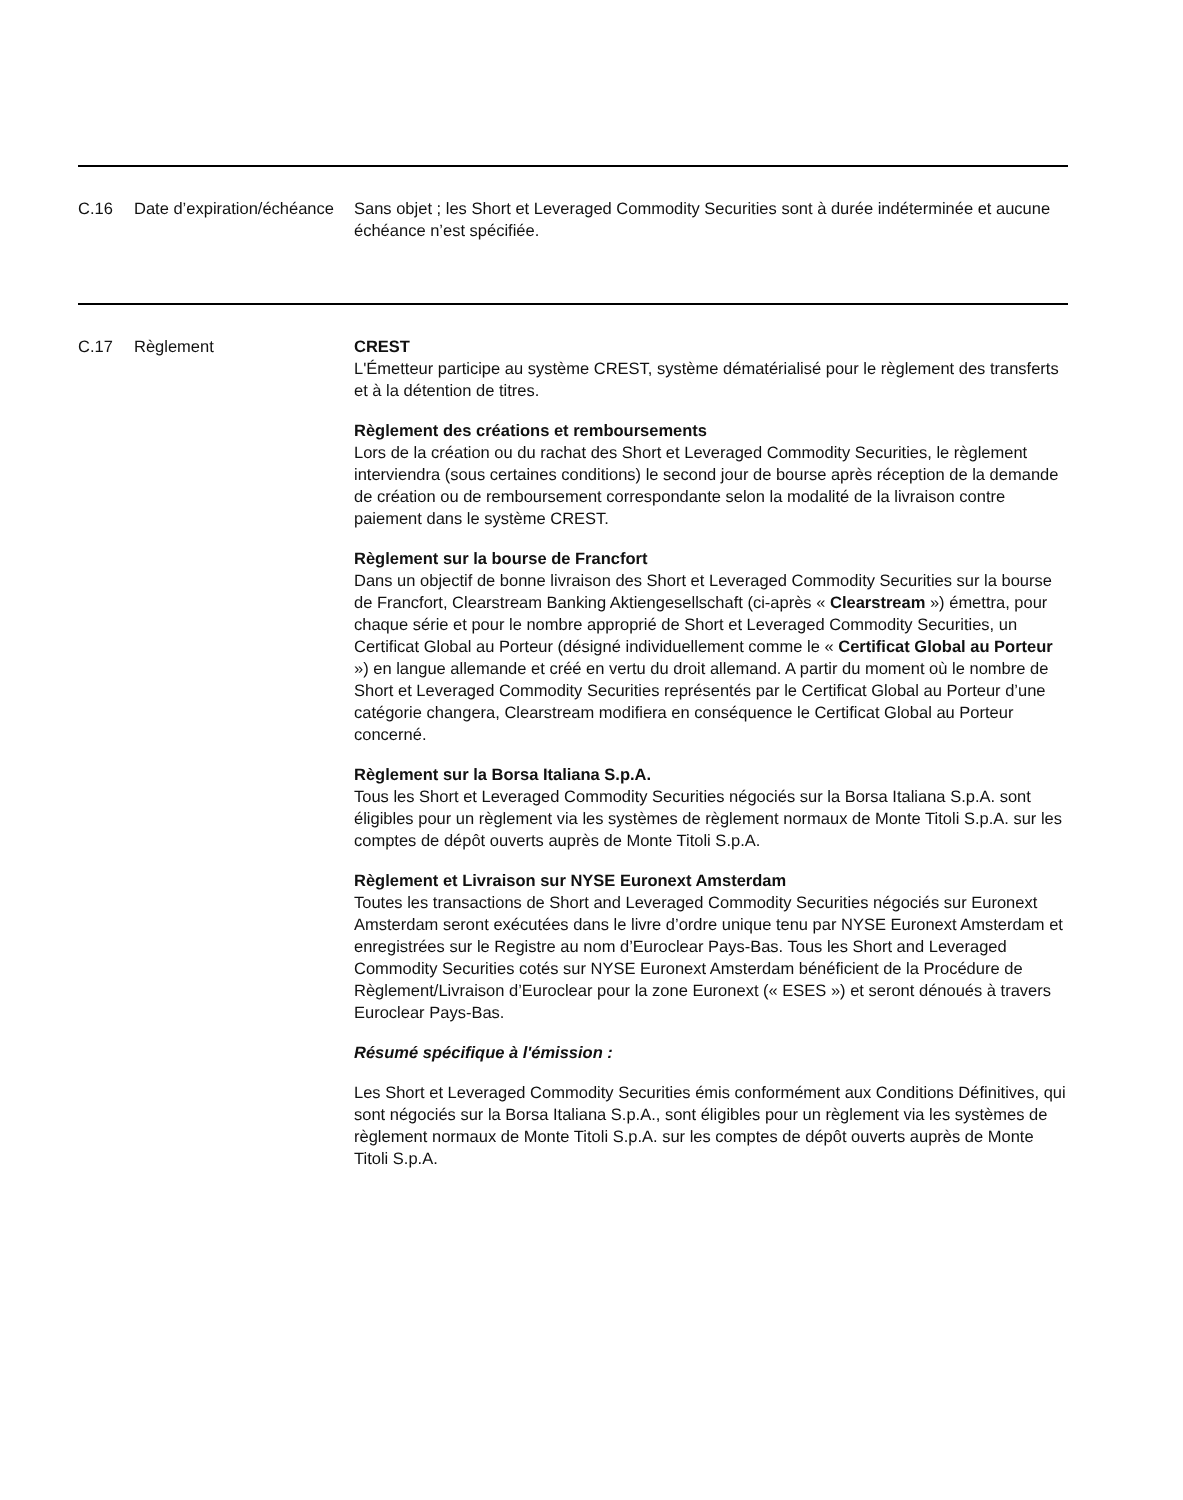| C.16 | Date d’expiration/échéance | Sans objet ; les Short et Leveraged Commodity Securities sont à durée indéterminée et aucune échéance n’est spécifiée. |
| C.17 | Règlement | CREST L'Émetteur participe au système CREST, système dématérialisé pour le règlement des transferts et à la détention de titres. Règlement des créations et remboursements Lors de la création ou du rachat des Short et Leveraged Commodity Securities, le règlement interviendra (sous certaines conditions) le second jour de bourse après réception de la demande de création ou de remboursement correspondante selon la modalité de la livraison contre paiement dans le système CREST. Règlement sur la bourse de Francfort Dans un objectif de bonne livraison des Short et Leveraged Commodity Securities sur la bourse de Francfort, Clearstream Banking Aktiengesellschaft (ci-après « Clearstream ») émettra, pour chaque série et pour le nombre approprié de Short et Leveraged Commodity Securities, un Certificat Global au Porteur (désigné individuellement comme le « Certificat Global au Porteur ») en langue allemande et créé en vertu du droit allemand. A partir du moment où le nombre de Short et Leveraged Commodity Securities représentés par le Certificat Global au Porteur d’une catégorie changera, Clearstream modifiera en conséquence le Certificat Global au Porteur concerné. Règlement sur la Borsa Italiana S.p.A. Tous les Short et Leveraged Commodity Securities négociés sur la Borsa Italiana S.p.A. sont éligibles pour un règlement via les systèmes de règlement normaux de Monte Titoli S.p.A. sur les comptes de dépôt ouverts auprès de Monte Titoli S.p.A. Règlement et Livraison sur NYSE Euronext Amsterdam Toutes les transactions de Short and Leveraged Commodity Securities négociés sur Euronext Amsterdam seront exécutées dans le livre d’ordre unique tenu par NYSE Euronext Amsterdam et enregistrées sur le Registre au nom d’Euroclear Pays-Bas. Tous les Short and Leveraged Commodity Securities cotés sur NYSE Euronext Amsterdam bénéficient de la Procédure de Règlement/Livraison d’Euroclear pour la zone Euronext (« ESES ») et seront dénoués à travers Euroclear Pays-Bas. Résumé spécifique à l'émission : Les Short et Leveraged Commodity Securities émis conformément aux Conditions Définitives, qui sont négociés sur la Borsa Italiana S.p.A., sont éligibles pour un règlement via les systèmes de règlement normaux de Monte Titoli S.p.A. sur les comptes de dépôt ouverts auprès de Monte Titoli S.p.A. |